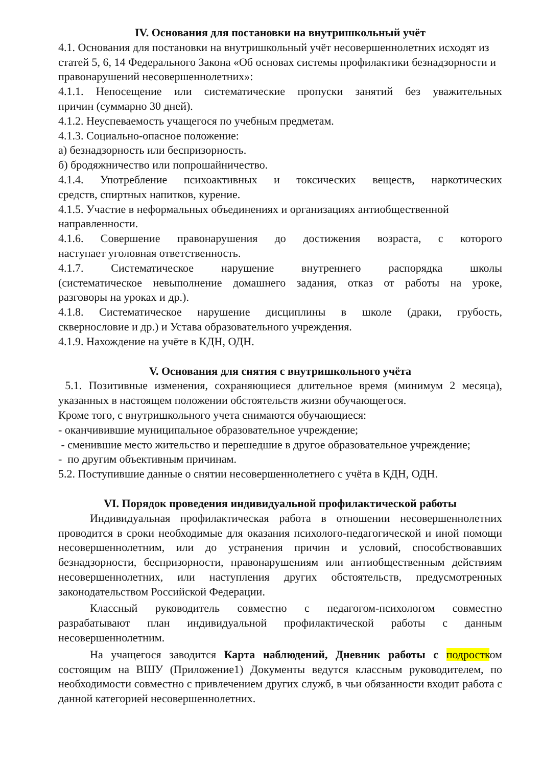IV. Основания для постановки на внутришкольный учёт
4.1. Основания для постановки на внутришкольный учёт несовершеннолетних исходят из статей 5, 6, 14 Федерального Закона «Об основах системы профилактики безнадзорности и правонарушений несовершеннолетних»:
4.1.1. Непосещение или систематические пропуски занятий без уважительных
причин (суммарно 30 дней).
4.1.2. Неуспеваемость учащегося по учебным предметам.
4.1.3. Социально-опасное положение:
а) безнадзорность или беспризорность.
б) бродяжничество или попрошайничество.
4.1.4. Употребление психоактивных и токсических веществ, наркотических
средств, спиртных напитков, курение.
4.1.5. Участие в неформальных объединениях и организациях антиобщественной направленности.
4.1.6. Совершение правонарушения до достижения возраста, с которого
наступает уголовная ответственность.
4.1.7. Систематическое нарушение внутреннего распорядка школы
(систематическое невыполнение домашнего задания, отказ от работы на уроке,
разговоры на уроках и др.).
4.1.8. Систематическое нарушение дисциплины в школе (драки, грубость,
сквернословие и др.) и Устава образовательного учреждения.
4.1.9. Нахождение на учёте в КДН, ОДН.
V. Основания для снятия с внутришкольного учёта
5.1. Позитивные изменения, сохраняющиеся длительное время (минимум 2 месяца), указанных в настоящем положении обстоятельств жизни обучающегося.
Кроме того, с внутришкольного учета снимаются обучающиеся:
- оканчивившие муниципальное образовательное учреждение;
- сменившие место жительство и перешедшие в другое образовательное учреждение;
- по другим объективным причинам.
5.2. Поступившие данные о снятии несовершеннолетнего с учёта в КДН, ОДН.
VI. Порядок проведения индивидуальной профилактической работы
Индивидуальная профилактическая работа в отношении несовершеннолетних проводится в сроки необходимые для оказания психолого-педагогической и иной помощи несовершеннолетним, или до устранения причин и условий, способствовавших безнадзорности, беспризорности, правонарушениям или антиобщественным действиям несовершеннолетних, или наступления других обстоятельств, предусмотренных законодательством Российской Федерации.
Классный руководитель совместно с педагогом-психологом совместно разрабатывают план индивидуальной профилактической работы с данным несовершеннолетним.
На учащегося заводится Карта наблюдений, Дневник работы с подростком состоящим на ВШУ (Приложение1) Документы ведутся классным руководителем, по необходимости совместно с привлечением других служб, в чьи обязанности входит работа с данной категорией несовершеннолетних.